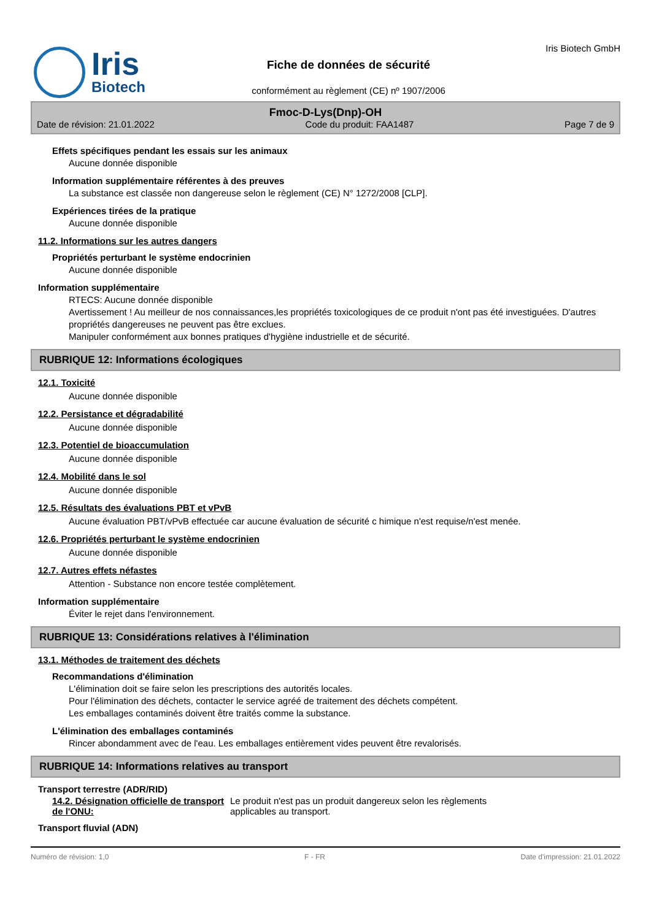Iris
Biotech
Fiche de données de sécurité
conformément au règlement (CE) nº 1907/2006
Iris Biotech GmbH
Fmoc-D-Lys(Dnp)-OH
Date de révision: 21.01.2022 Code du produit: FAA1487 Page 7 de 9
Effets spécifiques pendant les essais sur les animaux
Aucune donnée disponible
Information supplémentaire référentes à des preuves
La substance est classée non dangereuse selon le règlement (CE) N° 1272/2008 [CLP].
Expériences tirées de la pratique
Aucune donnée disponible
11.2. Informations sur les autres dangers
Propriétés perturbant le système endocrinien
Aucune donnée disponible
Information supplémentaire
RTECS: Aucune donnée disponible
Avertissement ! Au meilleur de nos connaissances,les propriétés toxicologiques de ce produit n'ont pas été investiguées. D'autres propriétés dangereuses ne peuvent pas être exclues.
Manipuler conformément aux bonnes pratiques d'hygiène industrielle et de sécurité.
RUBRIQUE 12: Informations écologiques
12.1. Toxicité
Aucune donnée disponible
12.2. Persistance et dégradabilité
Aucune donnée disponible
12.3. Potentiel de bioaccumulation
Aucune donnée disponible
12.4. Mobilité dans le sol
Aucune donnée disponible
12.5. Résultats des évaluations PBT et vPvB
Aucune évaluation PBT/vPvB effectuée car aucune évaluation de sécurité c himique n'est requise/n'est menée.
12.6. Propriétés perturbant le système endocrinien
Aucune donnée disponible
12.7. Autres effets néfastes
Attention - Substance non encore testée complètement.
Information supplémentaire
Éviter le rejet dans l'environnement.
RUBRIQUE 13: Considérations relatives à l'élimination
13.1. Méthodes de traitement des déchets
Recommandations d'élimination
L'élimination doit se faire selon les prescriptions des autorités locales.
Pour l'élimination des déchets, contacter le service agréé de traitement des déchets compétent.
Les emballages contaminés doivent être traités comme la substance.
L'élimination des emballages contaminés
Rincer abondamment avec de l'eau. Les emballages entièrement vides peuvent être revalorisés.
RUBRIQUE 14: Informations relatives au transport
Transport terrestre (ADR/RID)
14.2. Désignation officielle de transport de l'ONU:
Le produit n'est pas un produit dangereux selon les règlements applicables au transport.
Transport fluvial (ADN)
Numéro de révision: 1,0 F - FR Date d'impression: 21.01.2022